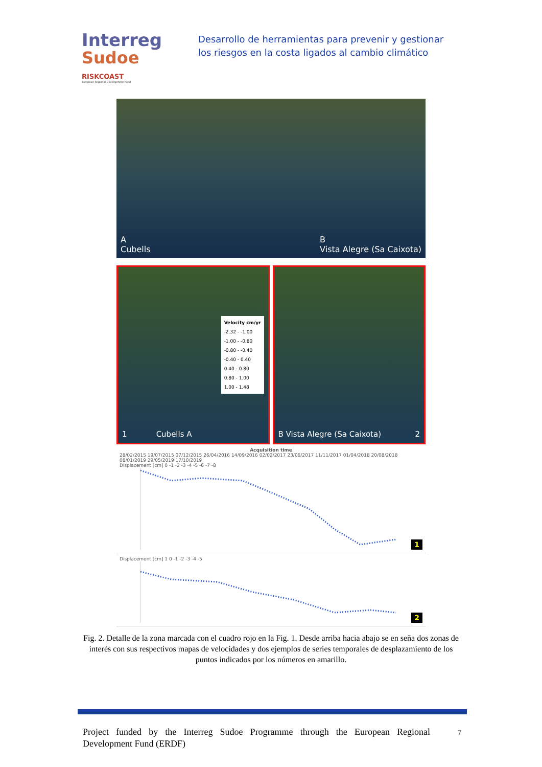Interreg
Sudoe
RISKCOAST
European Regional Development Fund
Desarrollo de herramientas para prevenir y gestionar los riesgos en la costa ligados al cambio climático
A
Cubells B
Vista Alegre (Sa Caixota)
1 Cubells A
Velocity cm/yr
-2.32 - -1.00
-1.00 - -0.80
-0.80 - -0.40
-0.40 - 0.40
0.40 - 0.80
0.80 - 1.00
1.00 - 1.48
B Vista Alegre (Sa Caixota) 2
Acquisition time
28/02/2015 19/07/2015 07/12/2015 26/04/2016 14/09/2016 02/02/2017 23/06/2017 11/11/2017 01/04/2018 20/08/2018 08/01/2019 29/05/2019 17/10/2019
Displacement [cm] 0 -1 -2 -3 -4 -5 -6 -7 -8
1
Displacement [cm] 1 0 -1 -2 -3 -4 -5
2
Fig. 2. Detalle de la zona marcada con el cuadro rojo en la Fig. 1. Desde arriba hacia abajo se en seña dos zonas de interés con sus respectivos mapas de velocidades y dos ejemplos de series temporales de desplazamiento de los puntos indicados por los números en amarillo.
Project funded by the Interreg Sudoe Programme through the European Regional Development Fund (ERDF)
7